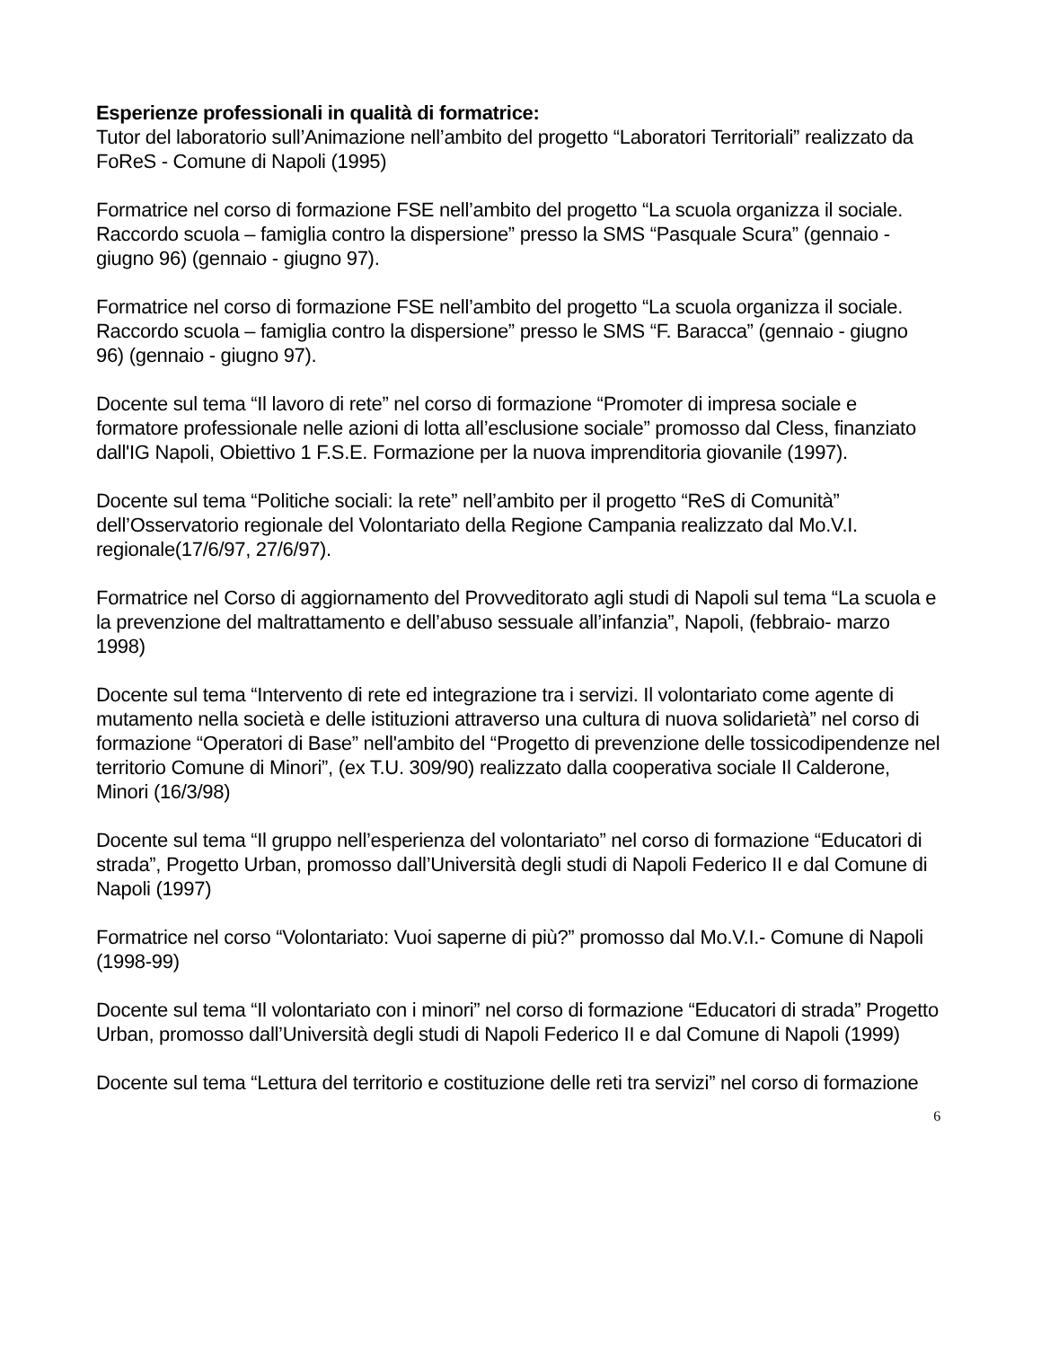Esperienze professionali in qualità di formatrice:
Tutor del laboratorio sull’Animazione nell’ambito del progetto “Laboratori Territoriali” realizzato da FoReS - Comune di Napoli (1995)
Formatrice nel corso di formazione FSE nell’ambito del progetto “La scuola organizza il sociale. Raccordo scuola – famiglia contro la dispersione” presso la SMS “Pasquale Scura” (gennaio - giugno 96) (gennaio - giugno 97).
Formatrice nel corso di formazione FSE nell’ambito del progetto “La scuola organizza il sociale. Raccordo scuola – famiglia contro la dispersione” presso le SMS “F. Baracca” (gennaio - giugno 96) (gennaio - giugno 97).
Docente sul tema “Il lavoro di rete” nel corso di formazione “Promoter di impresa sociale e formatore professionale nelle azioni di lotta all’esclusione sociale” promosso dal Cless, finanziato dall'IG Napoli, Obiettivo 1 F.S.E. Formazione per la nuova imprenditoria giovanile (1997).
Docente sul tema “Politiche sociali: la rete” nell’ambito per il progetto “ReS di Comunità” dell’Osservatorio regionale del Volontariato della Regione Campania realizzato dal Mo.V.I. regionale(17/6/97, 27/6/97).
Formatrice nel Corso di aggiornamento del Provveditorato agli studi di Napoli sul tema “La scuola e la prevenzione del maltrattamento e dell’abuso sessuale all’infanzia”, Napoli, (febbraio- marzo 1998)
Docente sul tema “Intervento di rete ed integrazione tra i servizi. Il volontariato come agente di mutamento nella società e delle istituzioni attraverso una cultura di nuova solidarietà” nel corso di formazione “Operatori di Base” nell'ambito del “Progetto di prevenzione delle tossicodipendenze nel territorio Comune di Minori”, (ex T.U. 309/90) realizzato dalla cooperativa sociale Il Calderone, Minori (16/3/98)
Docente sul tema “Il gruppo nell’esperienza del volontariato” nel corso di formazione “Educatori di strada”, Progetto Urban, promosso dall’Università degli studi di Napoli Federico II e dal Comune di Napoli (1997)
Formatrice nel corso “Volontariato: Vuoi saperne di più?” promosso dal Mo.V.I.- Comune di Napoli (1998-99)
Docente sul tema “Il volontariato con i minori” nel corso di formazione “Educatori di strada” Progetto Urban, promosso dall’Università degli studi di Napoli Federico II e dal Comune di Napoli (1999)
Docente sul tema “Lettura del territorio e costituzione delle reti tra servizi” nel corso di formazione
6